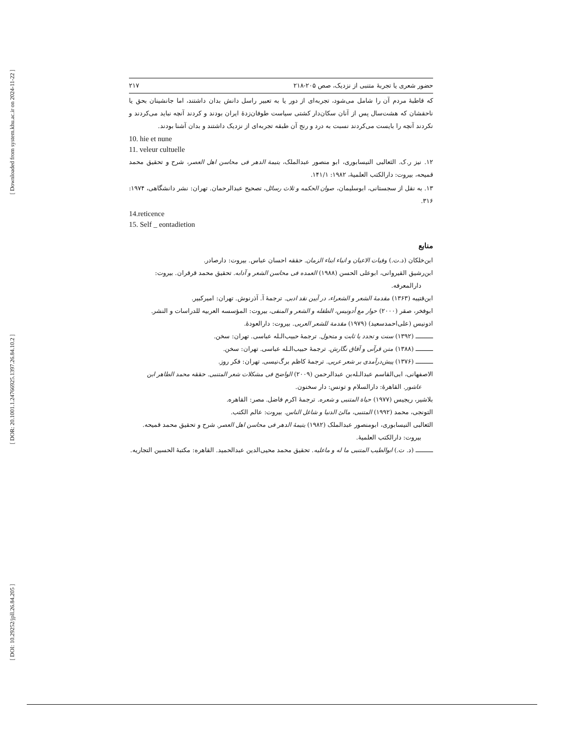[ Downloaded from system.khu.ac.ir on 2024-11-22 ]
[ DOR: 20.1001.1.24766925.1397.26.84.10.2 ]
[ DOI: 10.29252/jpll.26.84.205 ]
حضور شعری یا تجربهٔ متنبی از نزدیک، صص ۲۰۵-۲۱۸ ۲۱۷
که قاطبهٔ مردم آن را شامل می‌شود، تجربه‌ای از دور یا به تعبیر راسل دانش بدان داشتند، اما جانشینان بحق یا ناحقشان که هشت‌سال پس از آنان سکان‌دار کشتی سیاست طوفان‌زدهٔ ایران بودند و کردند آنچه نباید می‌کردند و نکردند آنچه را بایست می‌کردند نسبت به درد و رنج آن طبقه تجربه‌ای از نزدیک داشتند و بدان آشنا بودند.
10. hie et nune
11. veleur cultuelle
۱۲. نیز ر.ک. الثعالبی النیسابوری، ابو منصور عبدالملک، یتیمة الدهر فی محاسن اهل العصر، شرح و تحقیق محمد قمیحه، بیروت: دارالکتب العلمیهٔ، ۱۹۸۲: ۱۴۱/۱.
۱۳. به نقل از سجستانی، ابوسلیمان، صوان الحکمه و ثلاث رسائل، تصحیح عبدالرحمان. تهران: نشر دانشگاهی، ۱۹۷۴: ۳۱۶.
14.reticence
15. Self _ eontadietion
منابع
ابن‌خلکان (د.ت.) وفیات الاعیان و انباء ابناء الزمان. حققه احسان عباس. بیروت: دارصادر.
ابن‌رشیق القیروانی، ابوعلی الحسن (۱۹۸۸) العمده فی محاسن الشعر و آدابه. تحقیق محمد قرقران. بیروت: دارالمعرفه.
ابن‌قتیبه (۱۳۶۳) مقدمهٔ الشعر و الشعراء، در آیین نقد ادبی. ترجمهٔ آ. آذرنوش. تهران: امیرکبیر.
ابوفخر، صقر (۲۰۰۰) حوار مع أدونیس، الطفله و الشعر و المنفی، بیروت: المؤسسه العربیه للدراسات و النشر.
ادونیس (علی‌احمدسعید) (۱۹۷۹) مقدمة للشعر العربی. بیروت: دارالعودهٔ.
ـــــــــ (۱۳۹۲) سنت و تجدد یا ثابت و متحول. ترجمهٔ حبیب‌الـله عباسی. تهران: سخن.
ـــــــــ (۱۳۸۸) متن قرآنی و آفاق نگارش. ترجمهٔ حبیب‌الـله عباسی. تهران: سخن.
ـــــــــ (۱۳۷۶) پیش‌درآمدی بر شعر عربی. ترجمهٔ کاظم برگ‌نیسی. تهران: فکر روز.
الاصفهانی، ابی‌القاسم عبدالـله‌بن عبدالرحمن (۲۰۰۹) الواضح فی مشکلات شعر المتنبی. حققه محمد الطاهر ابن عاشور. القاهرهٔ: دارالسلام و تونس: دار سخنون.
بلاشیر، ریجیس (۱۹۷۷) حیاة المتنبی و شعره. ترجمهٔ اکرم فاضل. مصر: القاهره.
التونجی، محمد (۱۹۹۲) المتنبی، مالئ الدنیا و شاغل الناس. بیروت: عالم الکتب.
الثعالبی النیسابوری، ابومنصور عبدالملک (۱۹۸۲) یتیمهٔ الدهر فی محاسن اهل العصر. شرح و تحقیق محمد قمیحه. بیروت: دارالکتب العلمیهٔ.
ـــــــــ (د. ت.) ابوالطیب المتنبی ما له و ماعلیه. تحقیق محمد محیی‌الدین عبدالحمید. القاهره: مکتبهٔ الحسین التجاریه.